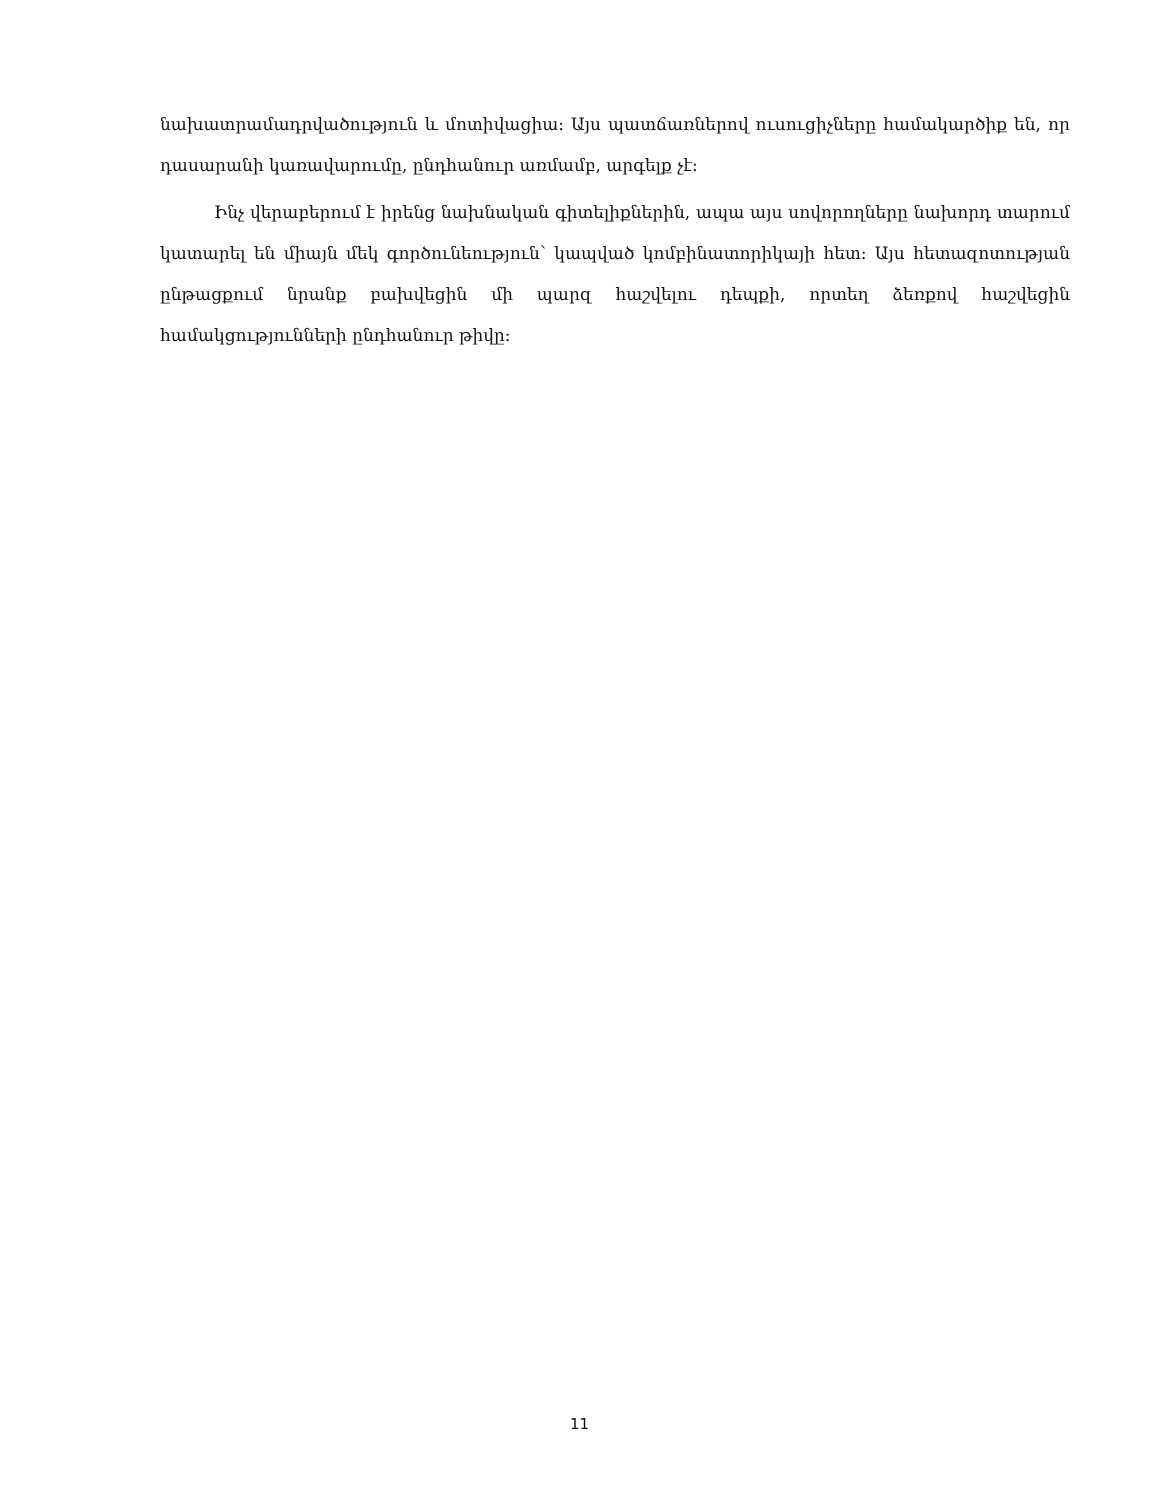նախատրամադրվածություն և մոտիվացիա: Այս պատճառներով ուսուցիչները համակարծիք են, որ դասարանի կառավարումը, ընդհանուր առմամբ, արգելք չէ:
Ինչ վերաբերում է իրենց նախնական գիտելիքներին, ապա այս սովորողները նախորդ տարում կատարել են միայն մեկ գործունեություն՝ կապված կոմբինատորիկայի հետ: Այս հետազոտության ընթացքում նրանք բախվեցին մի պարզ հաշվելու դեպքի, որտեղ ձեռքով հաշվեցին համակցությունների ընդհանուր թիվը:
11